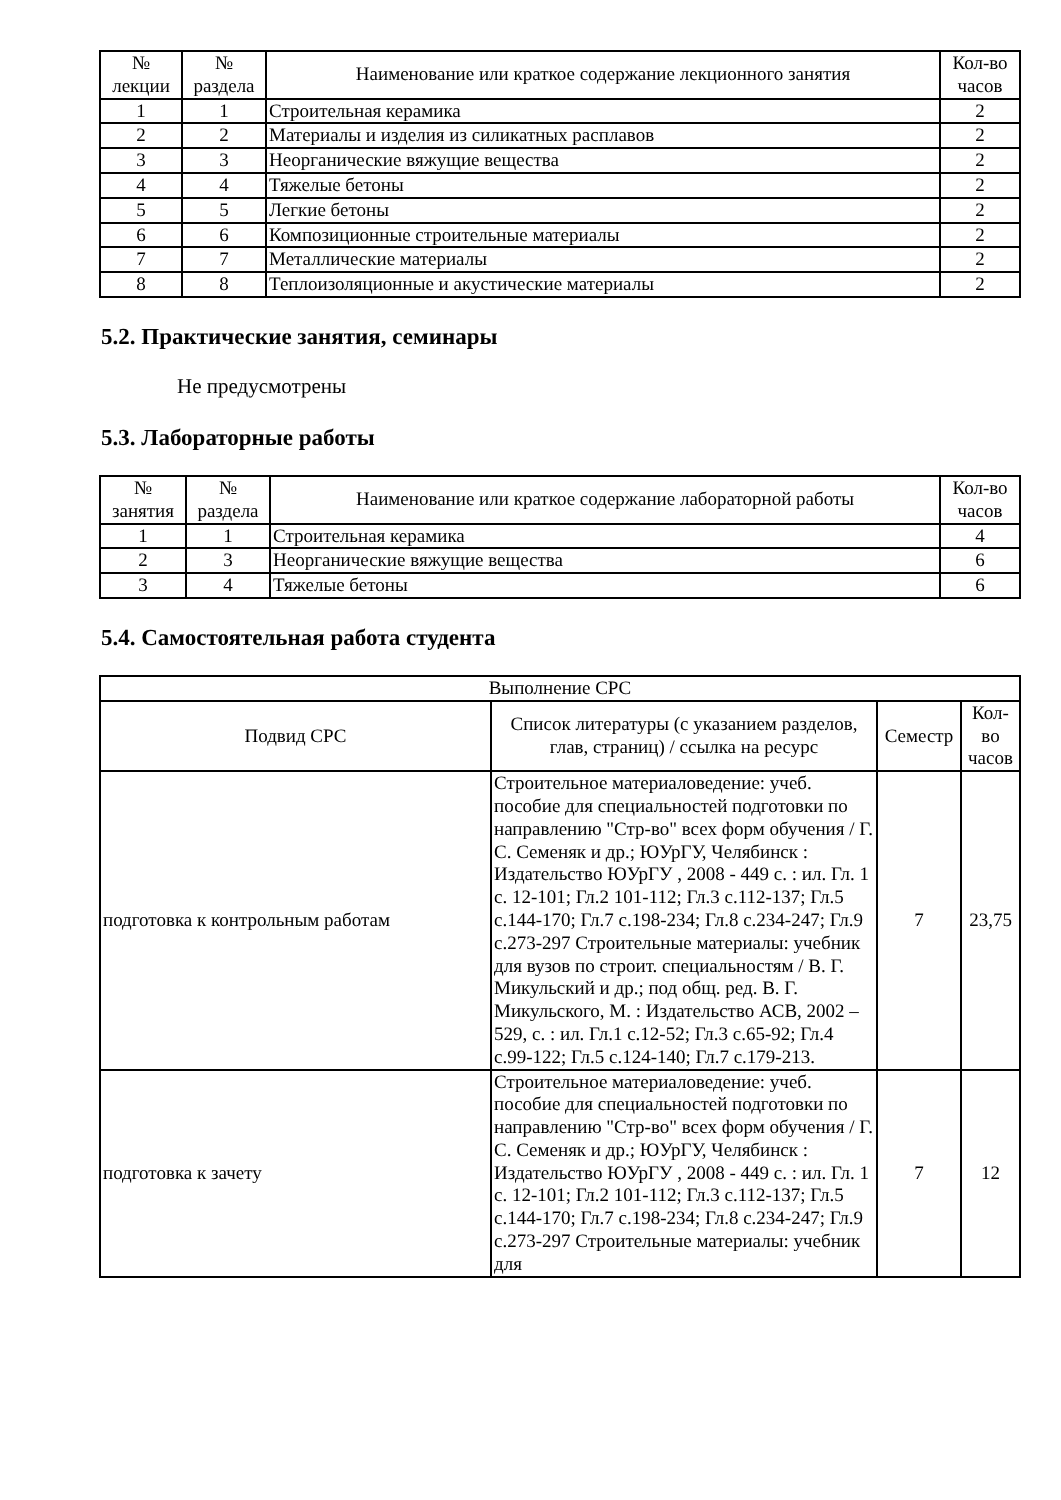| № лекции | № раздела | Наименование или краткое содержание лекционного занятия | Кол-во часов |
| --- | --- | --- | --- |
| 1 | 1 | Строительная керамика | 2 |
| 2 | 2 | Материалы и изделия из силикатных расплавов | 2 |
| 3 | 3 | Неорганические вяжущие вещества | 2 |
| 4 | 4 | Тяжелые бетоны | 2 |
| 5 | 5 | Легкие бетоны | 2 |
| 6 | 6 | Композиционные строительные материалы | 2 |
| 7 | 7 | Металлические материалы | 2 |
| 8 | 8 | Теплоизоляционные и акустические материалы | 2 |
5.2. Практические занятия, семинары
Не предусмотрены
5.3. Лабораторные работы
| № занятия | № раздела | Наименование или краткое содержание лабораторной работы | Кол-во часов |
| --- | --- | --- | --- |
| 1 | 1 | Строительная керамика | 4 |
| 2 | 3 | Неорганические вяжущие вещества | 6 |
| 3 | 4 | Тяжелые бетоны | 6 |
5.4. Самостоятельная работа студента
| Выполнение СРС | | | |
| --- | --- | --- | --- |
| Подвид СРС | Список литературы (с указанием разделов, глав, страниц) / ссылка на ресурс | Семестр | Кол-во часов |
| подготовка к контрольным работам | Строительное материаловедение: учеб. пособие для специальностей подготовки по направлению "Стр-во" всех форм обучения / Г. С. Семеняк и др.; ЮУрГУ, Челябинск : Издательство ЮУрГУ , 2008 - 449 с. : ил. Гл. 1 с. 12-101; Гл.2 101-112; Гл.3 с.112-137; Гл.5 с.144-170; Гл.7 с.198-234; Гл.8 с.234-247; Гл.9 с.273-297 Строительные материалы: учебник для вузов по строит. специальностям / В. Г. Микульский и др.; под общ. ред. В. Г. Микульского, М. : Издательство АСВ, 2002 – 529, с. : ил. Гл.1 с.12-52; Гл.3 с.65-92; Гл.4 с.99-122; Гл.5 с.124-140; Гл.7 с.179-213. | 7 | 23,75 |
| подготовка к зачету | Строительное материаловедение: учеб. пособие для специальностей подготовки по направлению "Стр-во" всех форм обучения / Г. С. Семеняк и др.; ЮУрГУ, Челябинск : Издательство ЮУрГУ , 2008 - 449 с. : ил. Гл. 1 с. 12-101; Гл.2 101-112; Гл.3 с.112-137; Гл.5 с.144-170; Гл.7 с.198-234; Гл.8 с.234-247; Гл.9 с.273-297 Строительные материалы: учебник для | 7 | 12 |